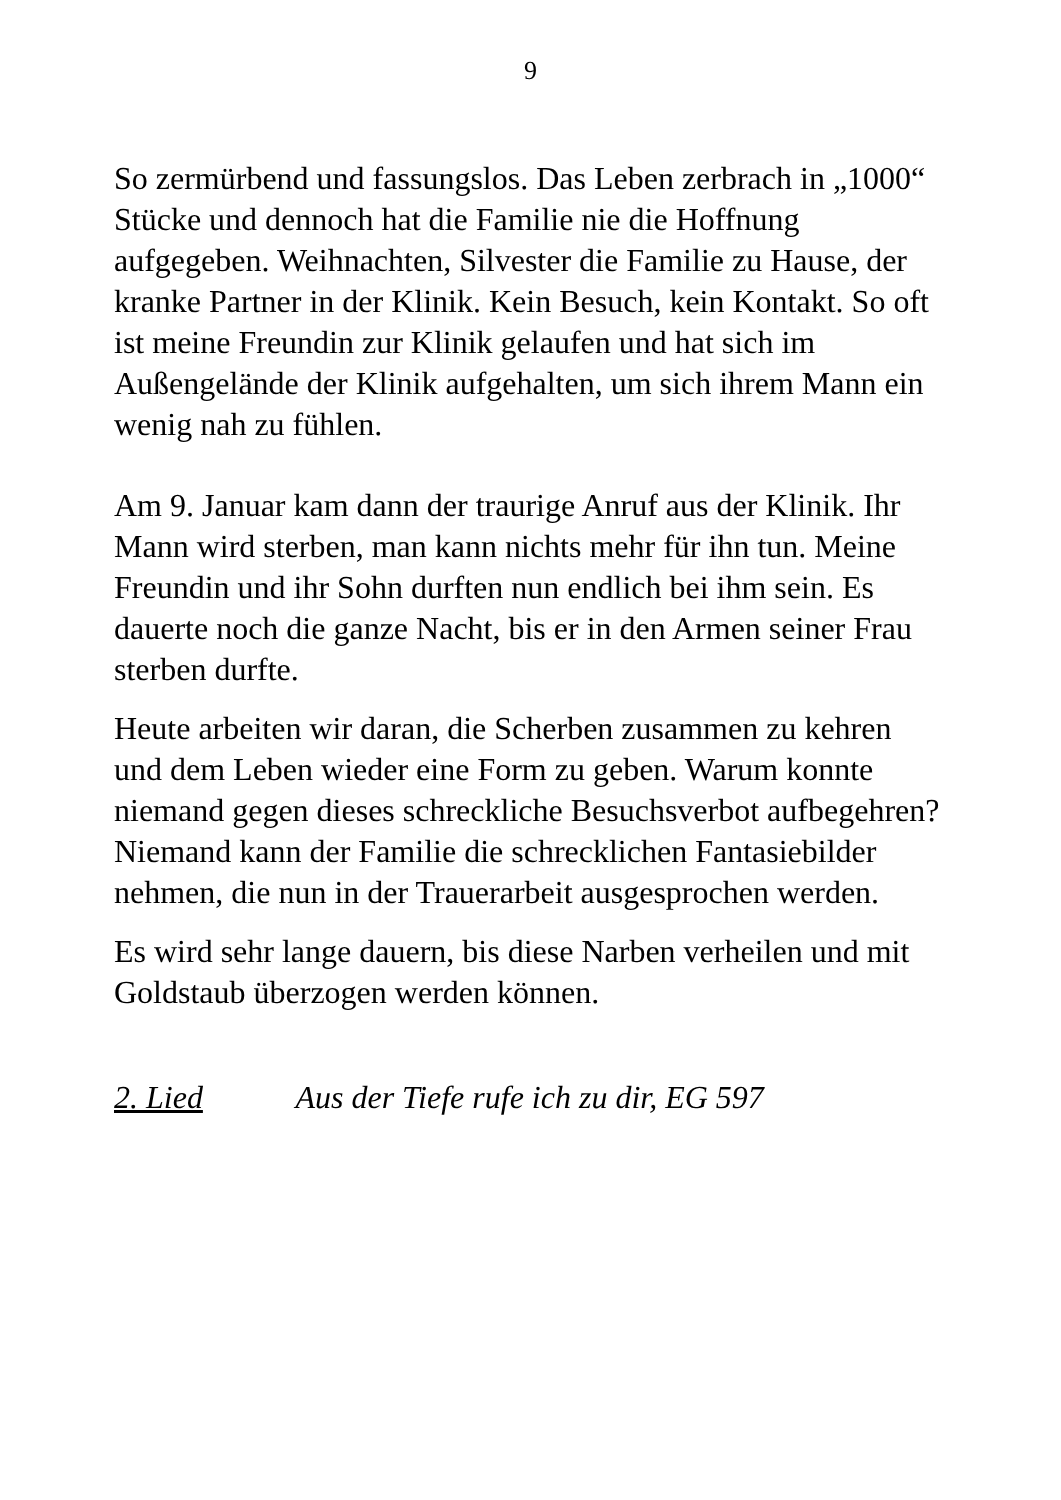9
So zermürbend und fassungslos. Das Leben zerbrach in „1000“ Stücke und dennoch hat die Familie nie die Hoffnung aufgegeben. Weihnachten, Silvester die Familie zu Hause, der kranke Partner in der Klinik. Kein Besuch, kein Kontakt. So oft ist meine Freundin zur Klinik gelaufen und hat sich im Außengelände der Klinik aufgehalten, um sich ihrem Mann ein wenig nah zu fühlen.
Am 9. Januar kam dann der traurige Anruf aus der Klinik. Ihr Mann wird sterben, man kann nichts mehr für ihn tun. Meine Freundin und ihr Sohn durften nun endlich bei ihm sein. Es dauerte noch die ganze Nacht, bis er in den Armen seiner Frau sterben durfte.
Heute arbeiten wir daran, die Scherben zusammen zu kehren und dem Leben wieder eine Form zu geben. Warum konnte niemand gegen dieses schreckliche Besuchsverbot aufbegehren? Niemand kann der Familie die schrecklichen Fantasiebilder nehmen, die nun in der Trauerarbeit ausgesprochen werden.
Es wird sehr lange dauern, bis diese Narben verheilen und mit Goldstaub überzogen werden können.
2. Lied Aus der Tiefe rufe ich zu dir, EG 597